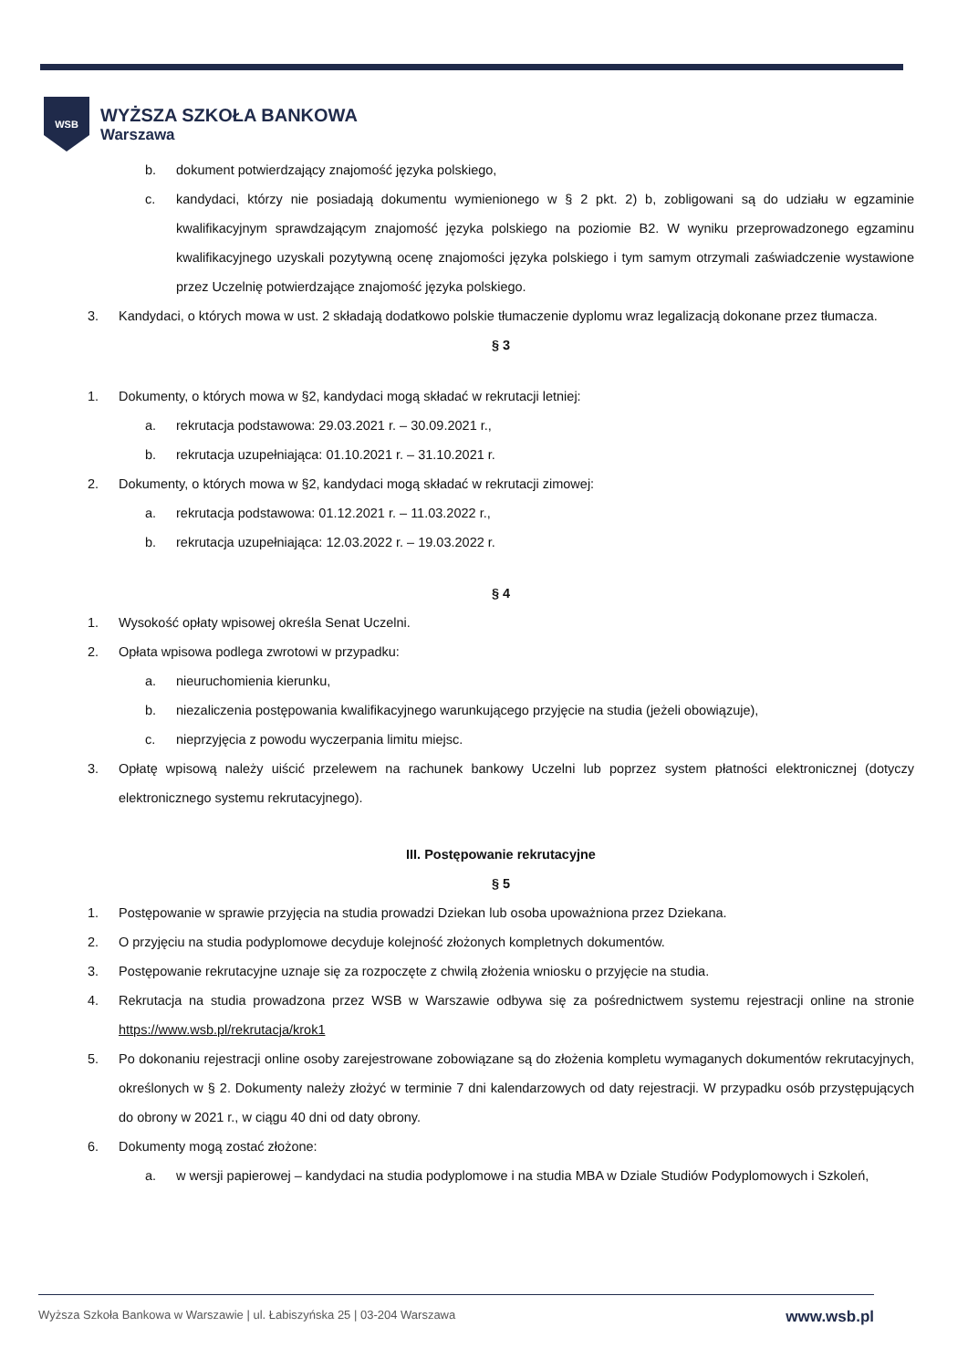WSB
WYŻSZA SZKOŁA BANKOWA
Warszawa
b. dokument potwierdzający znajomość języka polskiego,
c. kandydaci, którzy nie posiadają dokumentu wymienionego w § 2 pkt. 2) b, zobligowani są do udziału w egzaminie kwalifikacyjnym sprawdzającym znajomość języka polskiego na poziomie B2. W wyniku przeprowadzonego egzaminu kwalifikacyjnego uzyskali pozytywną ocenę znajomości języka polskiego i tym samym otrzymali zaświadczenie wystawione przez Uczelnię potwierdzające znajomość języka polskiego.
3. Kandydaci, o których mowa w ust. 2 składają dodatkowo polskie tłumaczenie dyplomu wraz legalizacją dokonane przez tłumacza.
§ 3
1. Dokumenty, o których mowa w §2, kandydaci mogą składać w rekrutacji letniej:
a. rekrutacja podstawowa: 29.03.2021 r. – 30.09.2021 r.,
b. rekrutacja uzupełniająca: 01.10.2021 r. – 31.10.2021 r.
2. Dokumenty, o których mowa w §2, kandydaci mogą składać w rekrutacji zimowej:
a. rekrutacja podstawowa: 01.12.2021 r. – 11.03.2022 r.,
b. rekrutacja uzupełniająca: 12.03.2022 r. – 19.03.2022 r.
§ 4
1. Wysokość opłaty wpisowej określa Senat Uczelni.
2. Opłata wpisowa podlega zwrotowi w przypadku:
a. nieuruchomienia kierunku,
b. niezaliczenia postępowania kwalifikacyjnego warunkującego przyjęcie na studia (jeżeli obowiązuje),
c. nieprzyjęcia z powodu wyczerpania limitu miejsc.
3. Opłatę wpisową należy uiścić przelewem na rachunek bankowy Uczelni lub poprzez system płatności elektronicznej (dotyczy elektronicznego systemu rekrutacyjnego).
III. Postępowanie rekrutacyjne
§ 5
1. Postępowanie w sprawie przyjęcia na studia prowadzi Dziekan lub osoba upoważniona przez Dziekana.
2. O przyjęciu na studia podyplomowe decyduje kolejność złożonych kompletnych dokumentów.
3. Postępowanie rekrutacyjne uznaje się za rozpoczęte z chwilą złożenia wniosku o przyjęcie na studia.
4. Rekrutacja na studia prowadzona przez WSB w Warszawie odbywa się za pośrednictwem systemu rejestracji online na stronie https://www.wsb.pl/rekrutacja/krok1
5. Po dokonaniu rejestracji online osoby zarejestrowane zobowiązane są do złożenia kompletu wymaganych dokumentów rekrutacyjnych, określonych w § 2. Dokumenty należy złożyć w terminie 7 dni kalendarzowych od daty rejestracji. W przypadku osób przystępujących do obrony w 2021 r., w ciągu 40 dni od daty obrony.
6. Dokumenty mogą zostać złożone:
a. w wersji papierowej – kandydaci na studia podyplomowe i na studia MBA w Dziale Studiów Podyplomowych i Szkoleń,
Wyższa Szkoła Bankowa w Warszawie | ul. Łabiszyńska 25 | 03-204 Warszawa www.wsb.pl